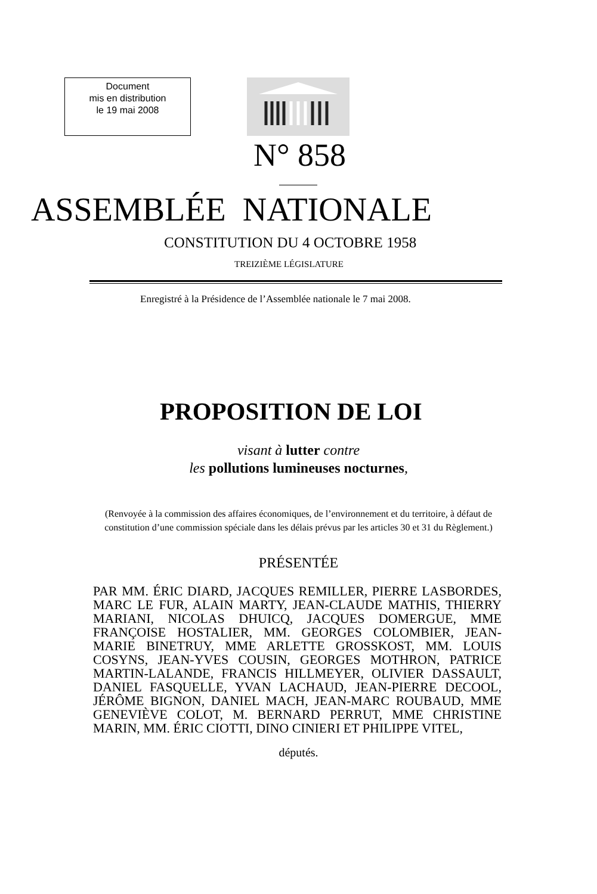Document
mis en distribution
le 19 mai 2008
N° 858
ASSEMBLÉE NATIONALE
CONSTITUTION DU 4 OCTOBRE 1958
TREIZIÈME LÉGISLATURE
Enregistré à la Présidence de l’Assemblée nationale le 7 mai 2008.
PROPOSITION DE LOI
visant à lutter contre
les pollutions lumineuses nocturnes,
(Renvoyée à la commission des affaires économiques, de l’environnement et du territoire, à défaut de
constitution d’une commission spéciale dans les délais prévus par les articles 30 et 31 du Règlement.)
PRÉSENTÉE
PAR MM. ÉRIC DIARD, JACQUES REMILLER, PIERRE LASBORDES, MARC LE FUR, ALAIN MARTY, JEAN-CLAUDE MATHIS, THIERRY MARIANI, NICOLAS DHUICQ, JACQUES DOMERGUE, MME FRANÇOISE HOSTALIER, MM. GEORGES COLOMBIER, JEAN-MARIE BINETRUY, MME ARLETTE GROSSKOST, MM. LOUIS COSYNS, JEAN-YVES COUSIN, GEORGES MOTHRON, PATRICE MARTIN-LALANDE, FRANCIS HILLMEYER, OLIVIER DASSAULT, DANIEL FASQUELLE, YVAN LACHAUD, JEAN-PIERRE DECOOL, JÉRÔME BIGNON, DANIEL MACH, JEAN-MARC ROUBAUD, MME GENEVIÈVE COLOT, M. BERNARD PERRUT, MME CHRISTINE MARIN, MM. ÉRIC CIOTTI, DINO CINIERI ET PHILIPPE VITEL,
députés.